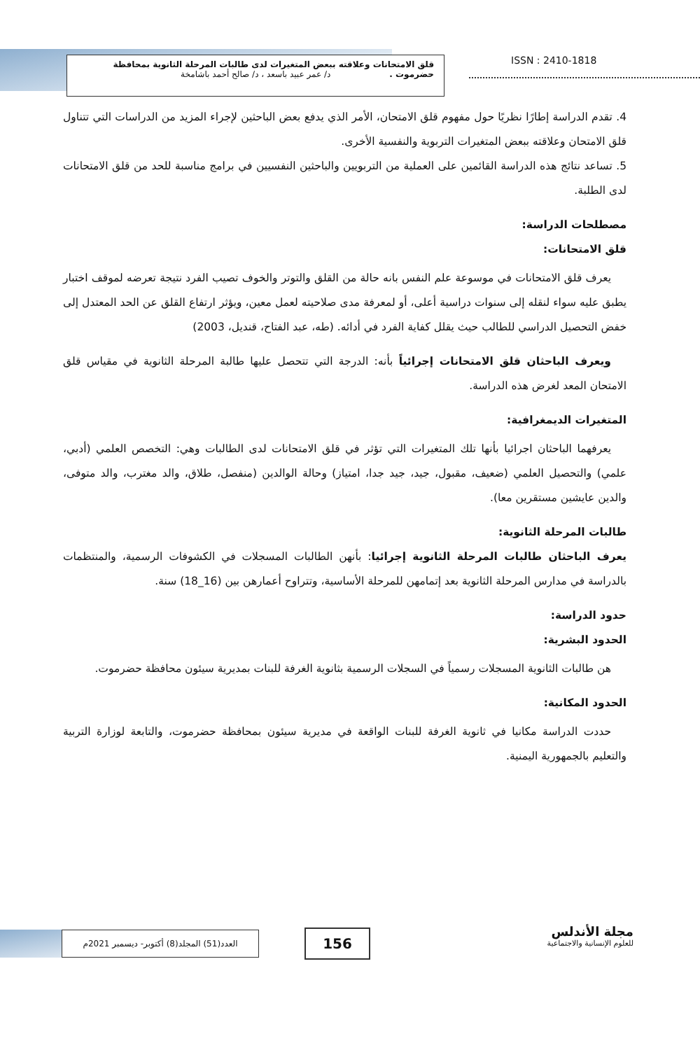قلق الامتحانات وعلاقته ببعض المتغيرات لدى طالبات المرحلة الثانوية بمحافظة
حضرموت . د/ عمر عبيد باسعد ، د/ صالح أحمد باشامخة
ISSN : 2410-1818
4. تقدم الدراسة إطارًا نظريًا حول مفهوم قلق الامتحان، الأمر الذي يدفع بعض الباحثين لإجراء المزيد من الدراسات التي تتناول قلق الامتحان وعلاقته ببعض المتغيرات التربوية والنفسية الأخرى.
5. تساعد نتائج هذه الدراسة القائمين على العملية من التربويين والباحثين النفسيين في برامج مناسبة للحد من قلق الامتحانات لدى الطلبة.
مصطلحات الدراسة:
قلق الامتحانات:
يعرف قلق الامتحانات في موسوعة علم النفس بانه حالة من القلق والتوتر والخوف تصيب الفرد نتيجة تعرضه لموقف اختبار يطبق عليه سواء لنقله إلى سنوات دراسية أعلى، أو لمعرفة مدى صلاحيته لعمل معين، ويؤثر ارتفاع القلق عن الحد المعتدل إلى خفض التحصيل الدراسي للطالب حيث يقلل كفاية الفرد في أدائه. (طه، عبد الفتاح، قنديل، 2003)
ويعرف الباحثان قلق الامتحانات إجرائياً بأنه: الدرجة التي تتحصل عليها طالبة المرحلة الثانوية في مقياس قلق الامتحان المعد لغرض هذه الدراسة.
المتغيرات الديمغرافية:
يعرفهما الباحثان اجرائيا بأنها تلك المتغيرات التي تؤثر في قلق الامتحانات لدى الطالبات وهي: التخصص العلمي (أدبي، علمي) والتحصيل العلمي (ضعيف، مقبول، جيد، جيد جدا، امتياز) وحالة الوالدين (منفصل، طلاق، والد مغترب، والد متوفى، والدين عايشين مستقرين معا).
طالبات المرحلة الثانوية:
يعرف الباحثان طالبات المرحلة الثانوية إجرائيا: بأنهن الطالبات المسجلات في الكشوفات الرسمية، والمنتظمات بالدراسة في مدارس المرحلة الثانوية بعد إتمامهن للمرحلة الأساسية، وتتراوح أعمارهن بين (16_18) سنة.
حدود الدراسة:
الحدود البشرية:
هن طالبات الثانوية المسجلات رسمياً في السجلات الرسمية بثانوية الغرفة للبنات بمديرية سيئون محافظة حضرموت.
الحدود المكانية:
حددت الدراسة مكانيا في ثانوية الغرفة للبنات الواقعة في مديرية سيئون بمحافظة حضرموت، والتابعة لوزارة التربية والتعليم بالجمهورية اليمنية.
العدد(51) المجلد(8) أكتوبر- ديسمبر 2021م
156
مجلة الأندلس
للعلوم الإنسانية والاجتماعية